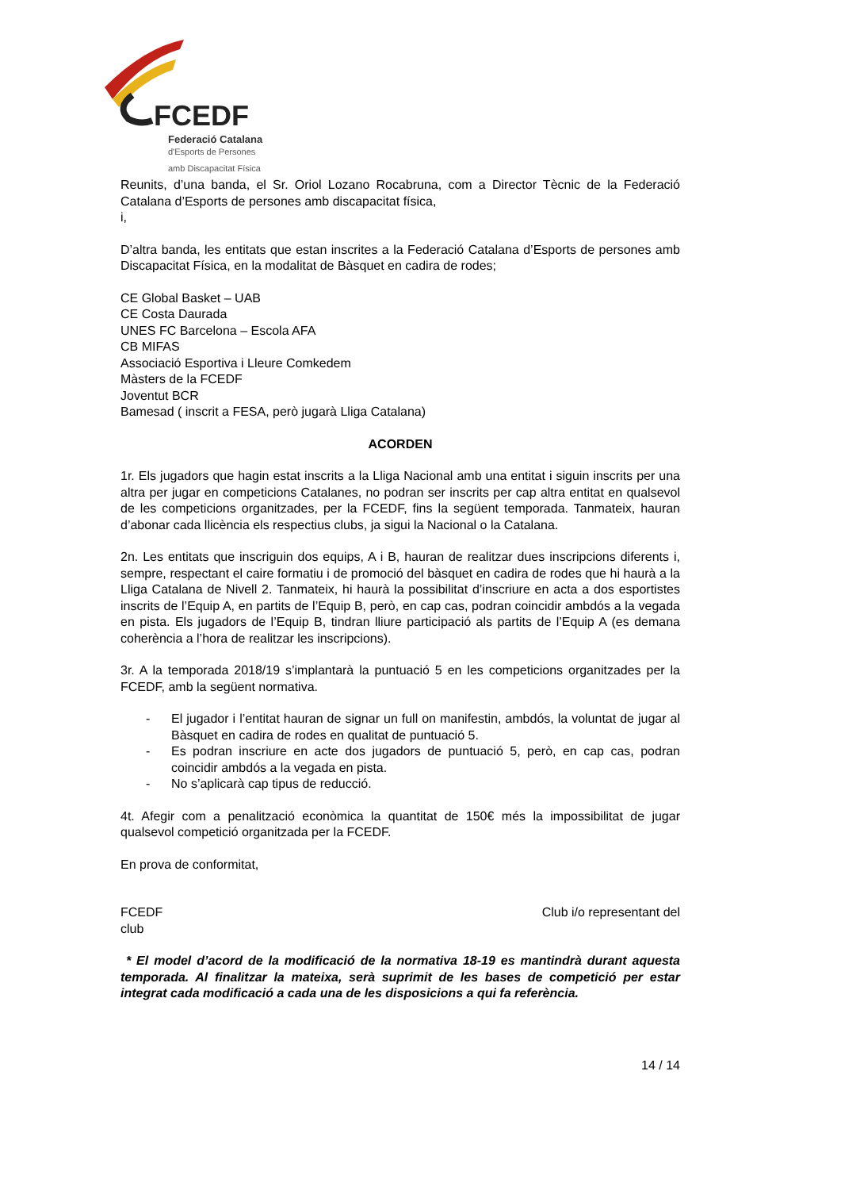FCEDF
Federació Catalana
d'Esports de Persones
amb Discapacitat Física
Reunits, d’una banda, el Sr. Oriol Lozano Rocabruna, com a Director Tècnic de la Federació Catalana d’Esports de persones amb discapacitat física,
i,
D’altra banda, les entitats que estan inscrites a la Federació Catalana d’Esports de persones amb Discapacitat Física, en la modalitat de Bàsquet en cadira de rodes;
CE Global Basket – UAB
CE Costa Daurada
UNES FC Barcelona – Escola AFA
CB MIFAS
Associació Esportiva i Lleure Comkedem
Màsters de la FCEDF
Joventut BCR
Bamesad ( inscrit a FESA, però jugarà Lliga Catalana)
ACORDEN
1r. Els jugadors que hagin estat inscrits a la Lliga Nacional amb una entitat i siguin inscrits per una altra per jugar en competicions Catalanes, no podran ser inscrits per cap altra entitat en qualsevol de les competicions organitzades, per la FCEDF, fins la següent temporada. Tanmateix, hauran d’abonar cada llicència els respectius clubs, ja sigui la Nacional o la Catalana.
2n. Les entitats que inscriguin dos equips, A i B, hauran de realitzar dues inscripcions diferents i, sempre, respectant el caire formatiu i de promoció del bàsquet en cadira de rodes que hi haurà a la Lliga Catalana de Nivell 2. Tanmateix, hi haurà la possibilitat d’inscriure en acta a dos esportistes inscrits de l’Equip A, en partits de l’Equip B, però, en cap cas, podran coincidir ambdós a la vegada en pista. Els jugadors de l’Equip B, tindran lliure participació als partits de l’Equip A (es demana coherència a l’hora de realitzar les inscripcions).
3r. A la temporada 2018/19 s’implantarà la puntuació 5 en les competicions organitzades per la FCEDF, amb la següent normativa.
- El jugador i l’entitat hauran de signar un full on manifestin, ambdós, la voluntat de jugar al Bàsquet en cadira de rodes en qualitat de puntuació 5.
- Es podran inscriure en acte dos jugadors de puntuació 5, però, en cap cas, podran coincidir ambdós a la vegada en pista.
- No s’aplicarà cap tipus de reducció.
4t. Afegir com a penalització econòmica la quantitat de 150€ més la impossibilitat de jugar qualsevol competició organitzada per la FCEDF.
En prova de conformitat,
FCEDF Club i/o representant del
club
* El model d’acord de la modificació de la normativa 18-19 es mantindrà durant aquesta temporada. Al finalitzar la mateixa, serà suprimit de les bases de competició per estar integrat cada modificació a cada una de les disposicions a qui fa referència.
14 / 14